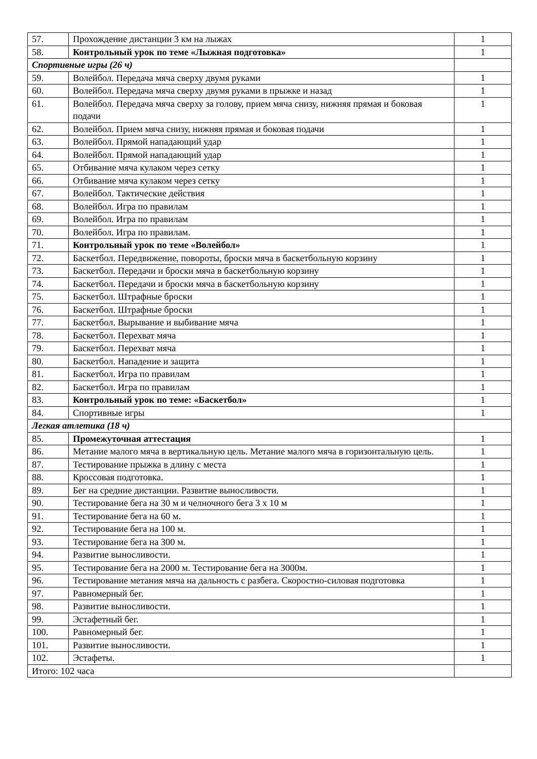| 57. | Прохождение дистанции 3 км на лыжах | 1 |
| 58. | Контрольный урок по теме «Лыжная подготовка» | 1 |
| Спортивные игры (26 ч) | | |
| 59. | Волейбол. Передача мяча сверху двумя руками | 1 |
| 60. | Волейбол. Передача мяча сверху двумя руками в прыжке и назад | 1 |
| 61. | Волейбол. Передача мяча сверху за голову, прием мяча снизу, нижняя прямая и боковая подачи | 1 |
| 62. | Волейбол. Прием мяча снизу, нижняя прямая и боковая подачи | 1 |
| 63. | Волейбол. Прямой нападающий удар | 1 |
| 64. | Волейбол. Прямой нападающий удар | 1 |
| 65. | Отбивание мяча кулаком через сетку | 1 |
| 66. | Отбивание мяча кулаком через сетку | 1 |
| 67. | Волейбол. Тактические действия | 1 |
| 68. | Волейбол. Игра по правилам | 1 |
| 69. | Волейбол. Игра по правилам | 1 |
| 70. | Волейбол. Игра по правилам. | 1 |
| 71. | Контрольный урок по теме «Волейбол» | 1 |
| 72. | Баскетбол. Передвижение, повороты, броски мяча в баскетбольную корзину | 1 |
| 73. | Баскетбол. Передачи и броски мяча в баскетбольную корзину | 1 |
| 74. | Баскетбол. Передачи и броски мяча в баскетбольную корзину | 1 |
| 75. | Баскетбол. Штрафные броски | 1 |
| 76. | Баскетбол. Штрафные броски | 1 |
| 77. | Баскетбол. Вырывание и выбивание мяча | 1 |
| 78. | Баскетбол. Перехват мяча | 1 |
| 79. | Баскетбол. Перехват мяча | 1 |
| 80. | Баскетбол. Нападение и защита | 1 |
| 81. | Баскетбол. Игра по правилам | 1 |
| 82. | Баскетбол. Игра по правилам | 1 |
| 83. | Контрольный урок по теме: «Баскетбол» | 1 |
| 84. | Спортивные игры | 1 |
| Легкая атлетика (18 ч) | | |
| 85. | Промежуточная аттестация | 1 |
| 86. | Метание малого мяча в вертикальную цель. Метание малого мяча в горизонтальную цель. | 1 |
| 87. | Тестирование прыжка в длину с места | 1 |
| 88. | Кроссовая подготовка. | 1 |
| 89. | Бег на средние дистанции. Развитие выносливости. | 1 |
| 90. | Тестирование бега на 30 м и челночного бега 3 х 10 м | 1 |
| 91. | Тестирование бега на 60 м. | 1 |
| 92. | Тестирование бега на 100 м. | 1 |
| 93. | Тестирование бега на 300 м. | 1 |
| 94. | Развитие выносливости. | 1 |
| 95. | Тестирование бега на 2000 м. Тестирование бега на 3000м. | 1 |
| 96. | Тестирование метания мяча на дальность с разбега. Скоростно-силовая подготовка | 1 |
| 97. | Равномерный бег. | 1 |
| 98. | Развитие выносливости. | 1 |
| 99. | Эстафетный бег. | 1 |
| 100. | Равномерный бег. | 1 |
| 101. | Развитие выносливости. | 1 |
| 102. | Эстафеты. | 1 |
| Итого: 102 часа | | |